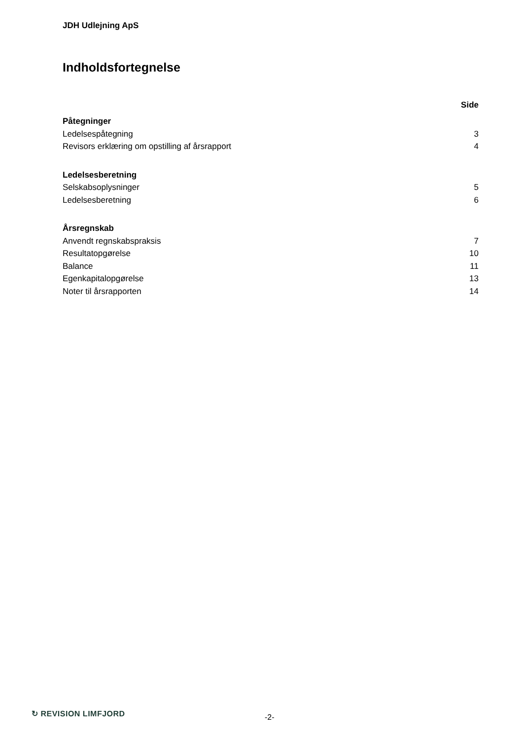JDH Udlejning ApS
Indholdsfortegnelse
| | Side |
| Påtegninger | |
| Ledelsespåtegning | 3 |
| Revisors erklæring om opstilling af årsrapport | 4 |
| Ledelsesberetning | |
| Selskabsoplysninger | 5 |
| Ledelsesberetning | 6 |
| Årsregnskab | |
| Anvendt regnskabspraksis | 7 |
| Resultatopgørelse | 10 |
| Balance | 11 |
| Egenkapitalopgørelse | 13 |
| Noter til årsrapporten | 14 |
↻ REVISION LIMFJORD -2-